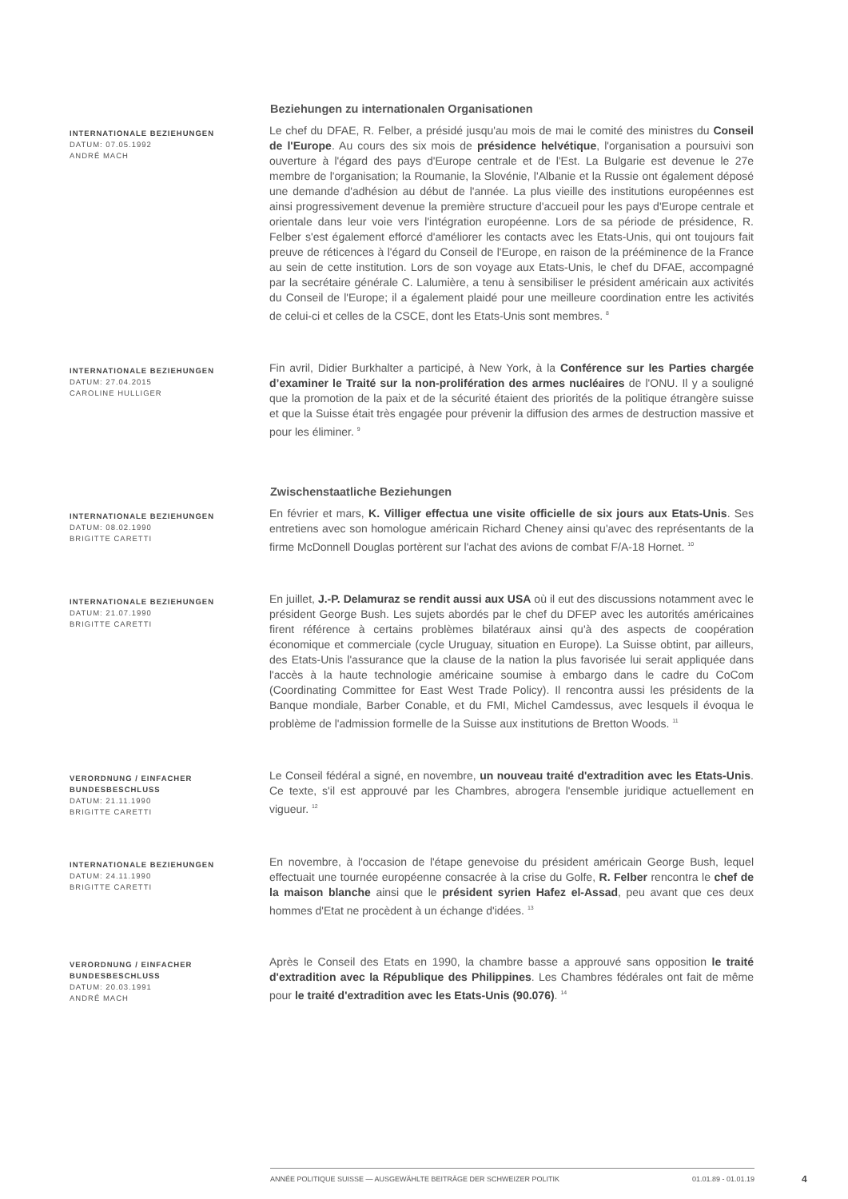Beziehungen zu internationalen Organisationen
INTERNATIONALE BEZIEHUNGEN
DATUM: 07.05.1992
ANDRÉ MACH
Le chef du DFAE, R. Felber, a présidé jusqu'au mois de mai le comité des ministres du Conseil de l'Europe. Au cours des six mois de présidence helvétique, l'organisation a poursuivi son ouverture à l'égard des pays d'Europe centrale et de l'Est. La Bulgarie est devenue le 27e membre de l'organisation; la Roumanie, la Slovénie, l'Albanie et la Russie ont également déposé une demande d'adhésion au début de l'année. La plus vieille des institutions européennes est ainsi progressivement devenue la première structure d'accueil pour les pays d'Europe centrale et orientale dans leur voie vers l'intégration européenne. Lors de sa période de présidence, R. Felber s'est également efforcé d'améliorer les contacts avec les Etats-Unis, qui ont toujours fait preuve de réticences à l'égard du Conseil de l'Europe, en raison de la prééminence de la France au sein de cette institution. Lors de son voyage aux Etats-Unis, le chef du DFAE, accompagné par la secrétaire générale C. Lalumière, a tenu à sensibiliser le président américain aux activités du Conseil de l'Europe; il a également plaidé pour une meilleure coordination entre les activités de celui-ci et celles de la CSCE, dont les Etats-Unis sont membres. <sup>8</sup>
INTERNATIONALE BEZIEHUNGEN
DATUM: 27.04.2015
CAROLINE HULLIGER
Fin avril, Didier Burkhalter a participé, à New York, à la Conférence sur les Parties chargée d’examiner le Traité sur la non-prolifération des armes nucléaires de l'ONU. Il y a souligné que la promotion de la paix et de la sécurité étaient des priorités de la politique étrangère suisse et que la Suisse était très engagée pour prévenir la diffusion des armes de destruction massive et pour les éliminer. <sup>9</sup>
Zwischenstaatliche Beziehungen
INTERNATIONALE BEZIEHUNGEN
DATUM: 08.02.1990
BRIGITTE CARETTI
En février et mars, K. Villiger effectua une visite officielle de six jours aux Etats-Unis. Ses entretiens avec son homologue américain Richard Cheney ainsi qu'avec des représentants de la firme McDonnell Douglas portèrent sur l'achat des avions de combat F/A-18 Hornet. <sup>10</sup>
INTERNATIONALE BEZIEHUNGEN
DATUM: 21.07.1990
BRIGITTE CARETTI
En juillet, J.-P. Delamuraz se rendit aussi aux USA où il eut des discussions notamment avec le président George Bush. Les sujets abordés par le chef du DFEP avec les autorités américaines firent référence à certains problèmes bilatéraux ainsi qu'à des aspects de coopération économique et commerciale (cycle Uruguay, situation en Europe). La Suisse obtint, par ailleurs, des Etats-Unis l'assurance que la clause de la nation la plus favorisée lui serait appliquée dans l'accès à la haute technologie américaine soumise à embargo dans le cadre du CoCom (Coordinating Committee for East West Trade Policy). Il rencontra aussi les présidents de la Banque mondiale, Barber Conable, et du FMI, Michel Camdessus, avec lesquels il évoqua le problème de l'admission formelle de la Suisse aux institutions de Bretton Woods. <sup>11</sup>
VERORDNUNG / EINFACHER BUNDESBESCHLUSS
DATUM: 21.11.1990
BRIGITTE CARETTI
Le Conseil fédéral a signé, en novembre, un nouveau traité d'extradition avec les Etats-Unis. Ce texte, s'il est approuvé par les Chambres, abrogera l'ensemble juridique actuellement en vigueur. <sup>12</sup>
INTERNATIONALE BEZIEHUNGEN
DATUM: 24.11.1990
BRIGITTE CARETTI
En novembre, à l'occasion de l'étape genevoise du président américain George Bush, lequel effectuait une tournée européenne consacrée à la crise du Golfe, R. Felber rencontra le chef de la maison blanche ainsi que le président syrien Hafez el-Assad, peu avant que ces deux hommes d'Etat ne procèdent à un échange d'idées. <sup>13</sup>
VERORDNUNG / EINFACHER BUNDESBESCHLUSS
DATUM: 20.03.1991
ANDRÉ MACH
Après le Conseil des Etats en 1990, la chambre basse a approuvé sans opposition le traité d'extradition avec la République des Philippines. Les Chambres fédérales ont fait de même pour le traité d'extradition avec les Etats-Unis (90.076). <sup>14</sup>
ANNÉE POLITIQUE SUISSE — AUSGEWÄHLTE BEITRÄGE DER SCHWEIZER POLITIK 01.01.89 - 01.01.19
4